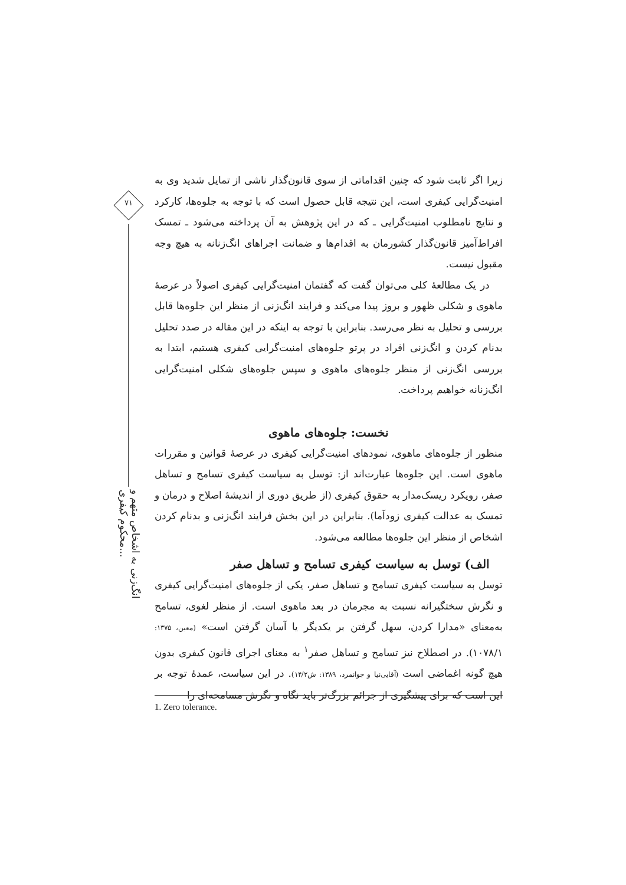۷۱
انگ‌زنی به اشخاص متهم و محکوم کیفری...
زیرا اگر ثابت شود که چنین اقداماتی از سوی قانون‌گذار ناشی از تمایل شدید وی به امنیت‌گرایی کیفری است، این نتیجه قابل حصول است که با توجه به جلوه‌ها، کارکرد و نتایج نامطلوب امنیت‌گرایی ـ که در این پژوهش به آن پرداخته می‌شود ـ تمسک افراط‌آمیز قانون‌گذار کشورمان به اقدام‌ها و ضمانت اجراهای انگ‌زنانه به هیچ وجه مقبول نیست.
در یک مطالعهٔ کلی می‌توان گفت که گفتمان امنیت‌گرایی کیفری اصولاً در عرصهٔ ماهوی و شکلی ظهور و بروز پیدا می‌کند و فرایند انگ‌زنی از منظر این جلوه‌ها قابل بررسی و تحلیل به نظر می‌رسد. بنابراین با توجه به اینکه در این مقاله در صدد تحلیل بدنام کردن و انگ‌زنی افراد در پرتو جلوه‌های امنیت‌گرایی کیفری هستیم، ابتدا به بررسی انگ‌زنی از منظر جلوه‌های ماهوی و سپس جلوه‌های شکلی امنیت‌گرایی انگ‌زنانه خواهیم پرداخت.
نخست: جلوه‌های ماهوی
منظور از جلوه‌های ماهوی، نمودهای امنیت‌گرایی کیفری در عرصهٔ قوانین و مقررات ماهوی است. این جلوه‌ها عبارت‌اند از: توسل به سیاست کیفری تسامح و تساهل صفر، رویکرد ریسک‌مدار به حقوق کیفری (از طریق دوری از اندیشهٔ اصلاح و درمان و تمسک به عدالت کیفری زودآما). بنابراین در این بخش فرایند انگ‌زنی و بدنام کردن اشخاص از منظر این جلوه‌ها مطالعه می‌شود.
الف) توسل به سیاست کیفری تسامح و تساهل صفر
توسل به سیاست کیفری تسامح و تساهل صفر، یکی از جلوه‌های امنیت‌گرایی کیفری و نگرش سختگیرانه نسبت به مجرمان در بعد ماهوی است. از منظر لغوی، تسامح به‌معنای «مدارا کردن، سهل گرفتن بر یکدیگر یا آسان گرفتن است» (معین، ۱۳۷۵: ۱۰۷۸/۱). در اصطلاح نیز تسامح و تساهل صفر<sup>۱</sup> به معنای اجرای قانون کیفری بدون هیچ گونه اغماضی است (آقایی‌نیا و جوانمرد، ۱۳۸۹: ش۱۴/۲). در این سیاست، عمدهٔ توجه بر این است که برای پیشگیری از جرائم بزرگ‌تر باید نگاه و نگرش مسامحه‌ای را
1. Zero tolerance.